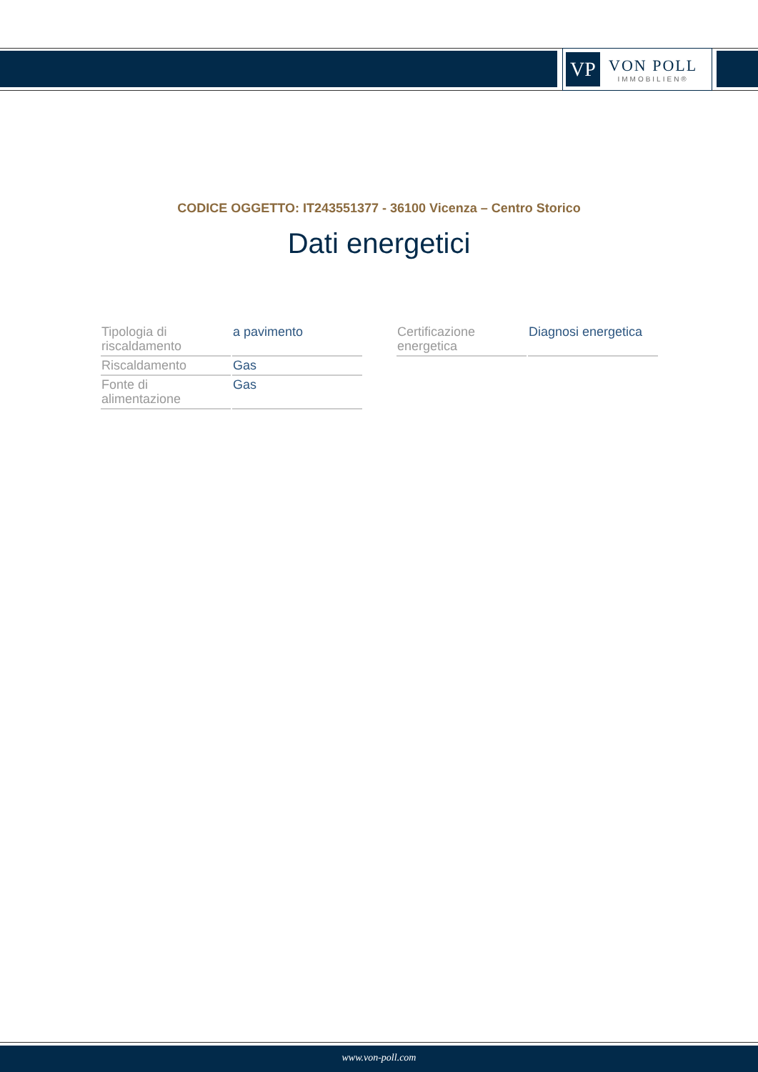VP
VON POLL
IMMOBILIEN®
CODICE OGGETTO: IT243551377 - 36100 Vicenza – Centro Storico
Dati energetici
| Tipologia di riscaldamento | a pavimento |
| Riscaldamento | Gas |
| Fonte di alimentazione | Gas |
| Certificazione energetica | Diagnosi energetica |
www.von-poll.com